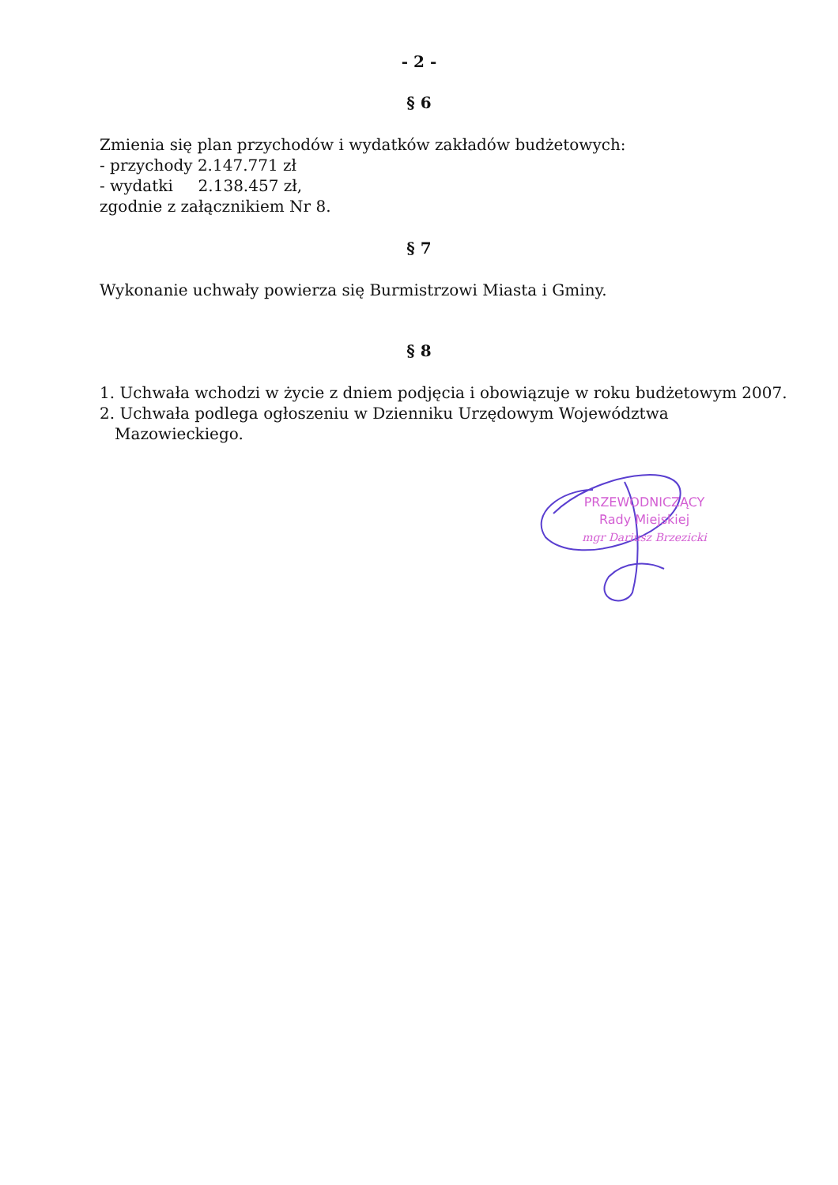- 2 -
§ 6
Zmienia się plan przychodów i wydatków zakładów budżetowych:
- przychody 2.147.771 zł
- wydatki 2.138.457 zł,
zgodnie z załącznikiem Nr 8.
§ 7
Wykonanie uchwały powierza się Burmistrzowi Miasta i Gminy.
§ 8
1. Uchwała wchodzi w życie z dniem podjęcia i obowiązuje w roku budżetowym 2007.
2. Uchwała podlega ogłoszeniu w Dzienniku Urzędowym Województwa
Mazowieckiego.
PRZEWODNICZĄCY
Rady Miejskiej
mgr Dariusz Brzezicki